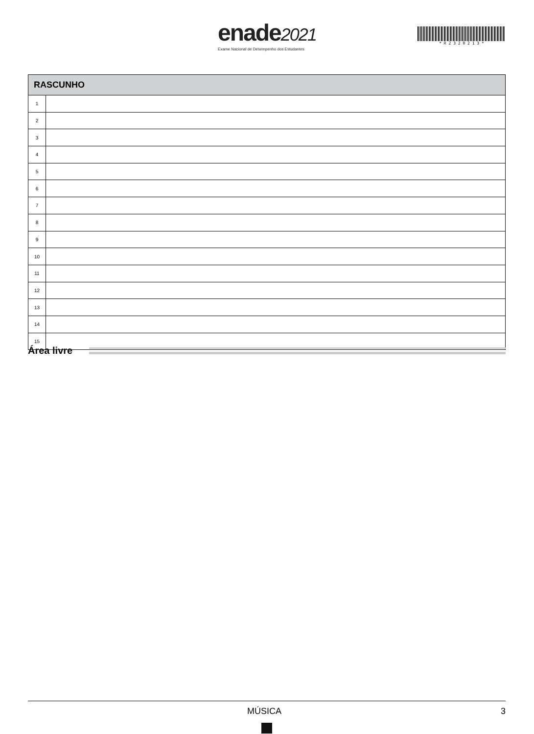enade2021
Exame Nacional de Desempenho dos Estudantes
* R 2 3 2 0 2 1 3 *
| RASCUNHO | |
| --- | --- |
| 1 | |
| 2 | |
| 3 | |
| 4 | |
| 5 | |
| 6 | |
| 7 | |
| 8 | |
| 9 | |
| 10 | |
| 11 | |
| 12 | |
| 13 | |
| 14 | |
| 15 | |
Área livre
MÚSICA 3